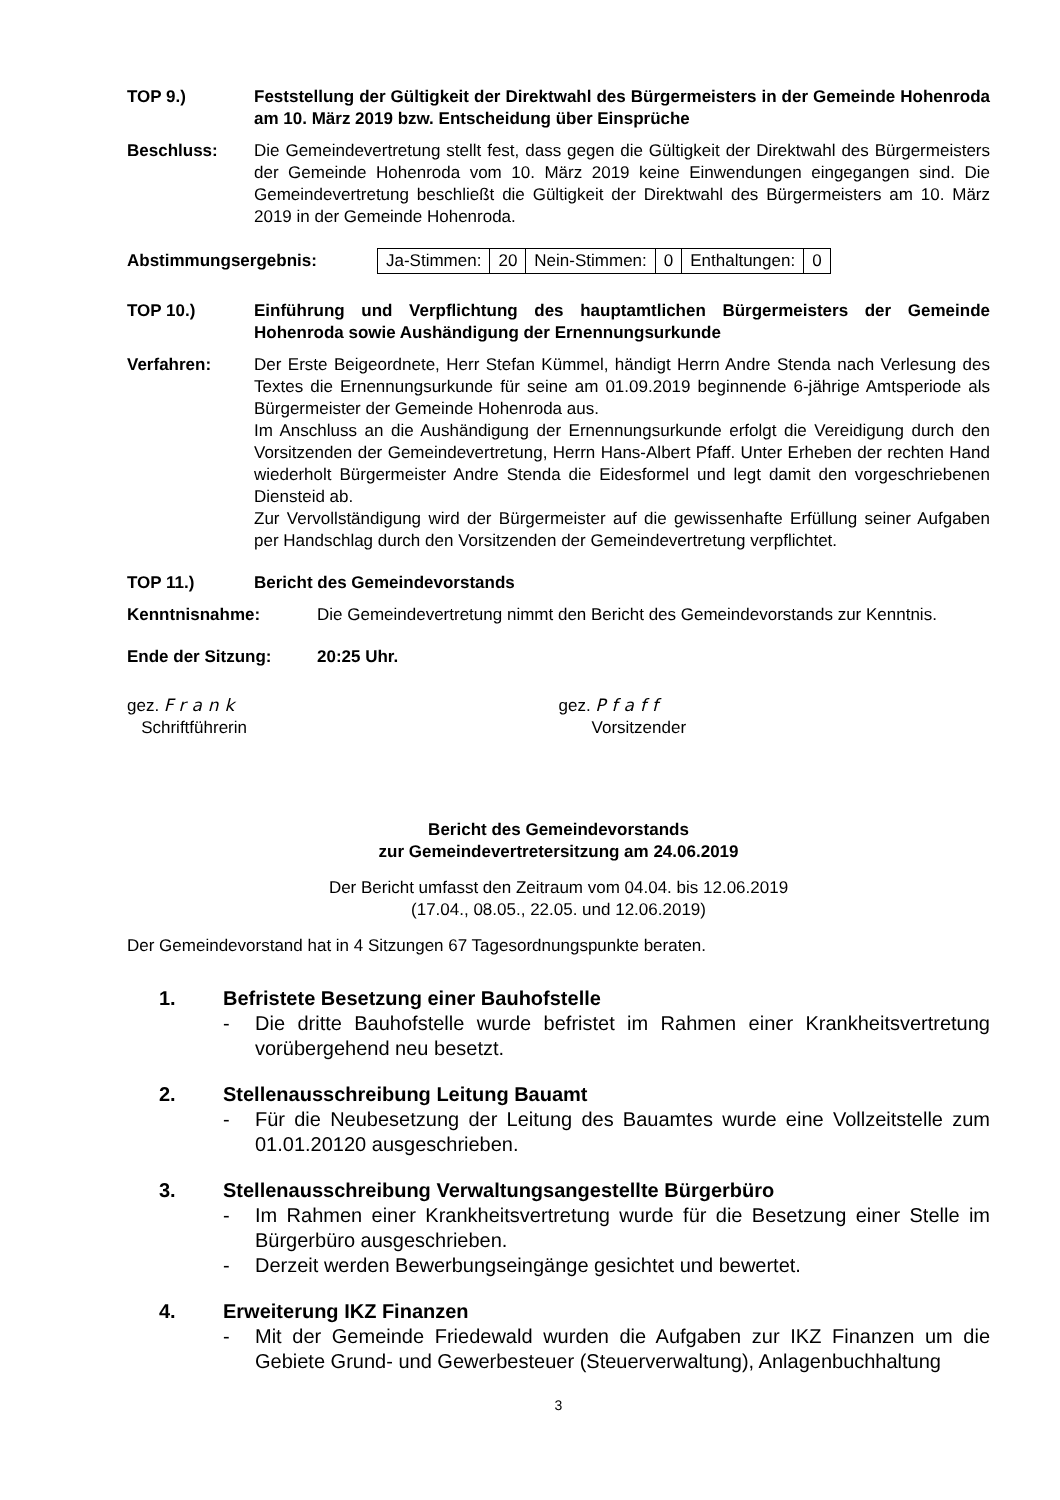TOP 9.) Feststellung der Gültigkeit der Direktwahl des Bürgermeisters in der Gemeinde Hohenroda am 10. März 2019 bzw. Entscheidung über Einsprüche
Beschluss: Die Gemeindevertretung stellt fest, dass gegen die Gültigkeit der Direktwahl des Bürgermeisters der Gemeinde Hohenroda vom 10. März 2019 keine Einwendungen eingegangen sind. Die Gemeindevertretung beschließt die Gültigkeit der Direktwahl des Bürgermeisters am 10. März 2019 in der Gemeinde Hohenroda.
Abstimmungsergebnis:
| Ja-Stimmen: | 20 | Nein-Stimmen: | 0 | Enthaltungen: | 0 |
TOP 10.) Einführung und Verpflichtung des hauptamtlichen Bürgermeisters der Gemeinde Hohenroda sowie Aushändigung der Ernennungsurkunde
Verfahren: Der Erste Beigeordnete, Herr Stefan Kümmel, händigt Herrn Andre Stenda nach Verlesung des Textes die Ernennungsurkunde für seine am 01.09.2019 beginnende 6-jährige Amtsperiode als Bürgermeister der Gemeinde Hohenroda aus.
Im Anschluss an die Aushändigung der Ernennungsurkunde erfolgt die Vereidigung durch den Vorsitzenden der Gemeindevertretung, Herrn Hans-Albert Pfaff. Unter Erheben der rechten Hand wiederholt Bürgermeister Andre Stenda die Eidesformel und legt damit den vorgeschriebenen Diensteid ab.
Zur Vervollständigung wird der Bürgermeister auf die gewissenhafte Erfüllung seiner Aufgaben per Handschlag durch den Vorsitzenden der Gemeindevertretung verpflichtet.
TOP 11.) Bericht des Gemeindevorstands
Kenntnisnahme: Die Gemeindevertretung nimmt den Bericht des Gemeindevorstands zur Kenntnis.
Ende der Sitzung: 20:25 Uhr.
gez. Frank
Schriftführerin
gez. Pfaff
Vorsitzender
Bericht des Gemeindevorstands
zur Gemeindevertretersitzung am 24.06.2019
Der Bericht umfasst den Zeitraum vom 04.04. bis 12.06.2019
(17.04., 08.05., 22.05. und 12.06.2019)
Der Gemeindevorstand hat in 4 Sitzungen 67 Tagesordnungspunkte beraten.
1. Befristete Besetzung einer Bauhofstelle
- Die dritte Bauhofstelle wurde befristet im Rahmen einer Krankheitsvertretung vorübergehend neu besetzt.
2. Stellenausschreibung Leitung Bauamt
- Für die Neubesetzung der Leitung des Bauamtes wurde eine Vollzeitstelle zum 01.01.20120 ausgeschrieben.
3. Stellenausschreibung Verwaltungsangestellte Bürgerbüro
- Im Rahmen einer Krankheitsvertretung wurde für die Besetzung einer Stelle im Bürgerbüro ausgeschrieben.
- Derzeit werden Bewerbungseingänge gesichtet und bewertet.
4. Erweiterung IKZ Finanzen
- Mit der Gemeinde Friedewald wurden die Aufgaben zur IKZ Finanzen um die Gebiete Grund- und Gewerbesteuer (Steuerverwaltung), Anlagenbuchhaltung
3